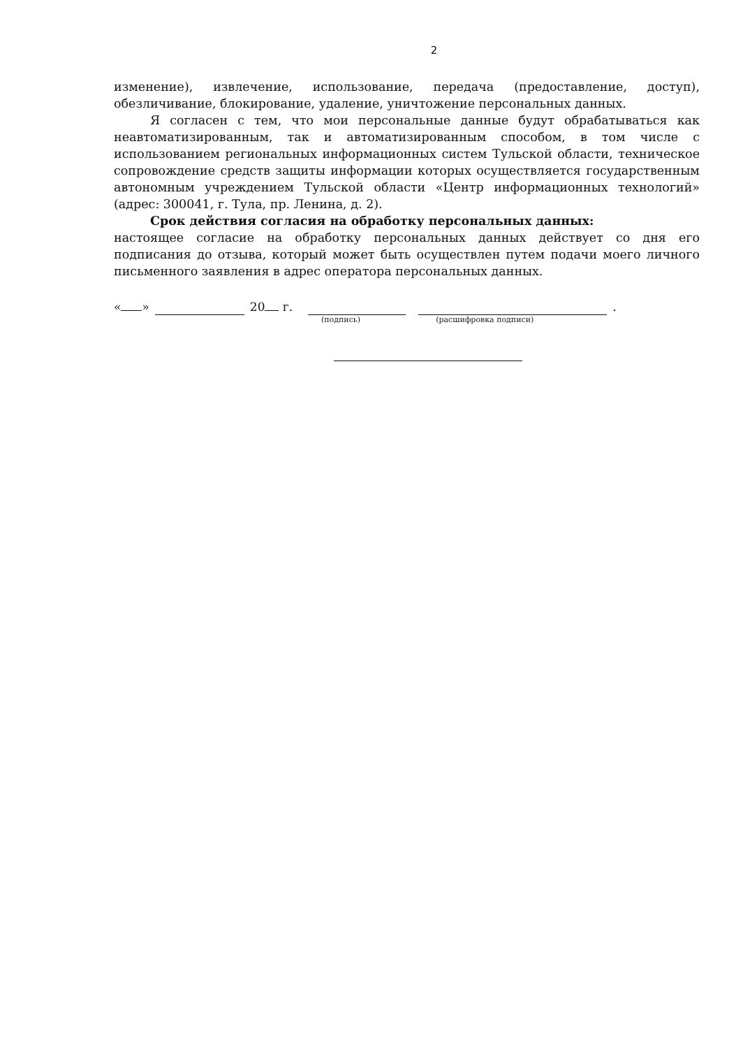2
изменение), извлечение, использование, передача (предоставление, доступ), обезличивание, блокирование, удаление, уничтожение персональных данных.
Я согласен с тем, что мои персональные данные будут обрабатываться как неавтоматизированным, так и автоматизированным способом, в том числе с использованием региональных информационных систем Тульской области, техническое сопровождение средств защиты информации которых осуществляется государственным автономным учреждением Тульской области «Центр информационных технологий» (адрес: 300041, г. Тула, пр. Ленина, д. 2).
Срок действия согласия на обработку персональных данных:
настоящее согласие на обработку персональных данных действует со дня его подписания до отзыва, который может быть осуществлен путем подачи моего личного письменного заявления в адрес оператора персональных данных.
« » 20 г. .
(подпись) (расшифровка подписи)